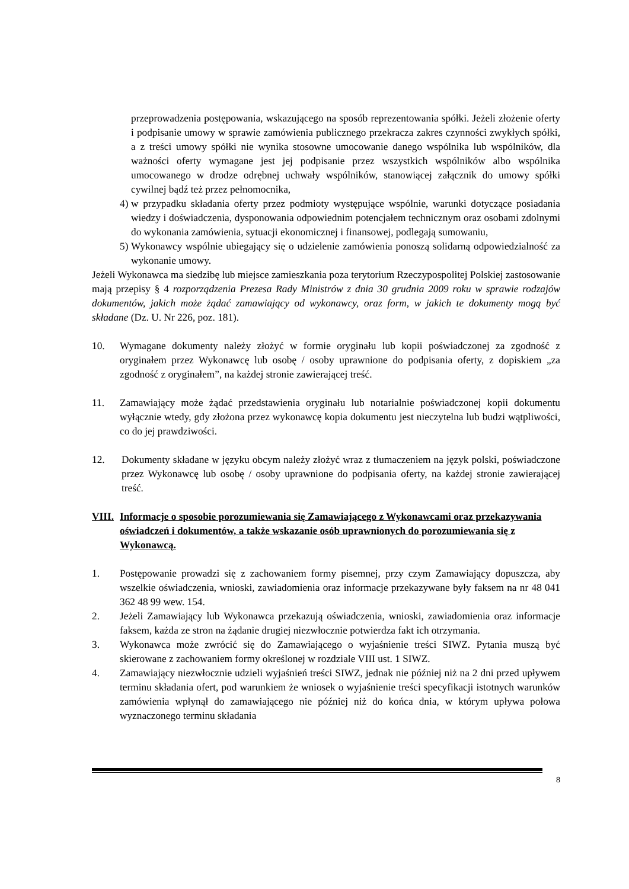przeprowadzenia postępowania, wskazującego na sposób reprezentowania spółki. Jeżeli złożenie oferty i podpisanie umowy w sprawie zamówienia publicznego przekracza zakres czynności zwykłych spółki, a z treści umowy spółki nie wynika stosowne umocowanie danego wspólnika lub wspólników, dla ważności oferty wymagane jest jej podpisanie przez wszystkich wspólników albo wspólnika umocowanego w drodze odrębnej uchwały wspólników, stanowiącej załącznik do umowy spółki cywilnej bądź też przez pełnomocnika,
4) w przypadku składania oferty przez podmioty występujące wspólnie, warunki dotyczące posiadania wiedzy i doświadczenia, dysponowania odpowiednim potencjałem technicznym oraz osobami zdolnymi do wykonania zamówienia, sytuacji ekonomicznej i finansowej, podlegają sumowaniu,
5) Wykonawcy wspólnie ubiegający się o udzielenie zamówienia ponoszą solidarną odpowiedzialność za wykonanie umowy.
Jeżeli Wykonawca ma siedzibę lub miejsce zamieszkania poza terytorium Rzeczypospolitej Polskiej zastosowanie mają przepisy § 4 rozporządzenia Prezesa Rady Ministrów z dnia 30 grudnia 2009 roku w sprawie rodzajów dokumentów, jakich może żądać zamawiający od wykonawcy, oraz form, w jakich te dokumenty mogą być składane (Dz. U. Nr 226, poz. 181).
10. Wymagane dokumenty należy złożyć w formie oryginału lub kopii poświadczonej za zgodność z oryginałem przez Wykonawcę lub osobę / osoby uprawnione do podpisania oferty, z dopiskiem „za zgodność z oryginałem”, na każdej stronie zawierającej treść.
11. Zamawiający może żądać przedstawienia oryginału lub notarialnie poświadczonej kopii dokumentu wyłącznie wtedy, gdy złożona przez wykonawcę kopia dokumentu jest nieczytelna lub budzi wątpliwości, co do jej prawdziwości.
12. Dokumenty składane w języku obcym należy złożyć wraz z tłumaczeniem na język polski, poświadczone przez Wykonawcę lub osobę / osoby uprawnione do podpisania oferty, na każdej stronie zawierającej treść.
VIII. Informacje o sposobie porozumiewania się Zamawiającego z Wykonawcami oraz przekazywania oświadczeń i dokumentów, a także wskazanie osób uprawnionych do porozumiewania się z Wykonawcą.
1. Postępowanie prowadzi się z zachowaniem formy pisemnej, przy czym Zamawiający dopuszcza, aby wszelkie oświadczenia, wnioski, zawiadomienia oraz informacje przekazywane były faksem na nr 48 041 362 48 99 wew. 154.
2. Jeżeli Zamawiający lub Wykonawca przekazują oświadczenia, wnioski, zawiadomienia oraz informacje faksem, każda ze stron na żądanie drugiej niezwłocznie potwierdza fakt ich otrzymania.
3. Wykonawca może zwrócić się do Zamawiającego o wyjaśnienie treści SIWZ. Pytania muszą być skierowane z zachowaniem formy określonej w rozdziale VIII ust. 1 SIWZ.
4. Zamawiający niezwłocznie udzieli wyjaśnień treści SIWZ, jednak nie później niż na 2 dni przed upływem terminu składania ofert, pod warunkiem że wniosek o wyjaśnienie treści specyfikacji istotnych warunków zamówienia wpłynął do zamawiającego nie później niż do końca dnia, w którym upływa połowa wyznaczonego terminu składania
8